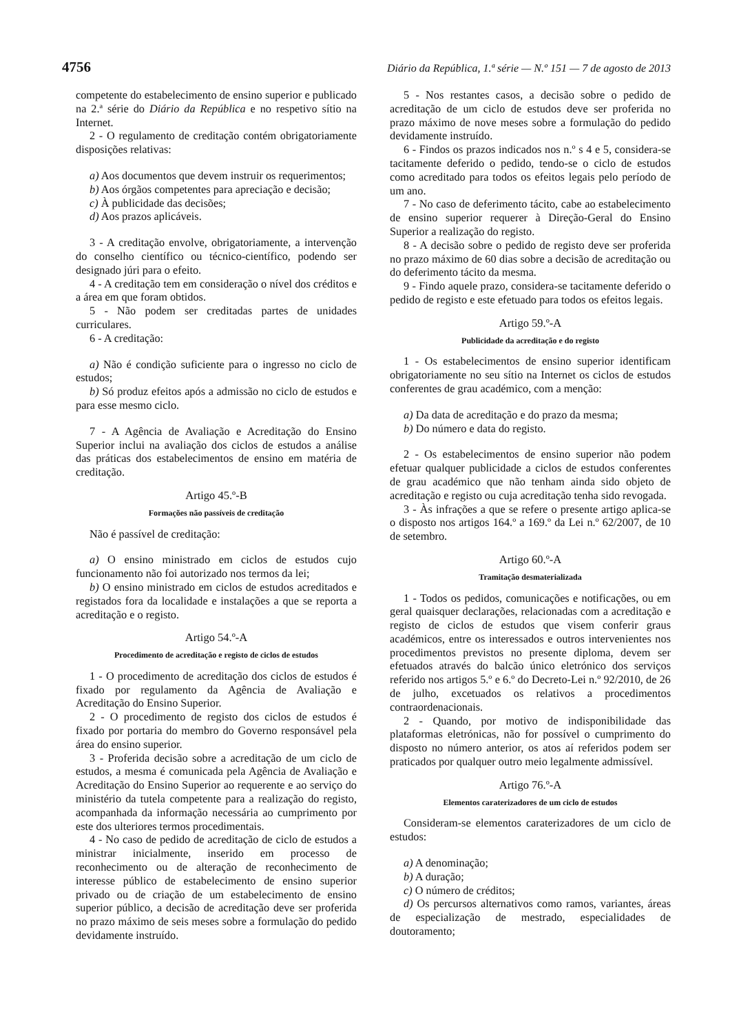4756 Diário da República, 1.ª série — N.º 151 — 7 de agosto de 2013
competente do estabelecimento de ensino superior e publicado na 2.ª série do Diário da República e no respetivo sítio na Internet.
2 - O regulamento de creditação contém obrigatoriamente disposições relativas:
a) Aos documentos que devem instruir os requerimentos;
b) Aos órgãos competentes para apreciação e decisão;
c) À publicidade das decisões;
d) Aos prazos aplicáveis.
3 - A creditação envolve, obrigatoriamente, a intervenção do conselho científico ou técnico-científico, podendo ser designado júri para o efeito.
4 - A creditação tem em consideração o nível dos créditos e a área em que foram obtidos.
5 - Não podem ser creditadas partes de unidades curriculares.
6 - A creditação:
a) Não é condição suficiente para o ingresso no ciclo de estudos;
b) Só produz efeitos após a admissão no ciclo de estudos e para esse mesmo ciclo.
7 - A Agência de Avaliação e Acreditação do Ensino Superior inclui na avaliação dos ciclos de estudos a análise das práticas dos estabelecimentos de ensino em matéria de creditação.
Artigo 45.º-B
Formações não passíveis de creditação
Não é passível de creditação:
a) O ensino ministrado em ciclos de estudos cujo funcionamento não foi autorizado nos termos da lei;
b) O ensino ministrado em ciclos de estudos acreditados e registados fora da localidade e instalações a que se reporta a acreditação e o registo.
Artigo 54.º-A
Procedimento de acreditação e registo de ciclos de estudos
1 - O procedimento de acreditação dos ciclos de estudos é fixado por regulamento da Agência de Avaliação e Acreditação do Ensino Superior.
2 - O procedimento de registo dos ciclos de estudos é fixado por portaria do membro do Governo responsável pela área do ensino superior.
3 - Proferida decisão sobre a acreditação de um ciclo de estudos, a mesma é comunicada pela Agência de Avaliação e Acreditação do Ensino Superior ao requerente e ao serviço do ministério da tutela competente para a realização do registo, acompanhada da informação necessária ao cumprimento por este dos ulteriores termos procedimentais.
4 - No caso de pedido de acreditação de ciclo de estudos a ministrar inicialmente, inserido em processo de reconhecimento ou de alteração de reconhecimento de interesse público de estabelecimento de ensino superior privado ou de criação de um estabelecimento de ensino superior público, a decisão de acreditação deve ser proferida no prazo máximo de seis meses sobre a formulação do pedido devidamente instruído.
5 - Nos restantes casos, a decisão sobre o pedido de acreditação de um ciclo de estudos deve ser proferida no prazo máximo de nove meses sobre a formulação do pedido devidamente instruído.
6 - Findos os prazos indicados nos n.º s 4 e 5, considera-se tacitamente deferido o pedido, tendo-se o ciclo de estudos como acreditado para todos os efeitos legais pelo período de um ano.
7 - No caso de deferimento tácito, cabe ao estabelecimento de ensino superior requerer à Direção-Geral do Ensino Superior a realização do registo.
8 - A decisão sobre o pedido de registo deve ser proferida no prazo máximo de 60 dias sobre a decisão de acreditação ou do deferimento tácito da mesma.
9 - Findo aquele prazo, considera-se tacitamente deferido o pedido de registo e este efetuado para todos os efeitos legais.
Artigo 59.º-A
Publicidade da acreditação e do registo
1 - Os estabelecimentos de ensino superior identificam obrigatoriamente no seu sítio na Internet os ciclos de estudos conferentes de grau académico, com a menção:
a) Da data de acreditação e do prazo da mesma;
b) Do número e data do registo.
2 - Os estabelecimentos de ensino superior não podem efetuar qualquer publicidade a ciclos de estudos conferentes de grau académico que não tenham ainda sido objeto de acreditação e registo ou cuja acreditação tenha sido revogada.
3 - Às infrações a que se refere o presente artigo aplica-se o disposto nos artigos 164.º a 169.º da Lei n.º 62/2007, de 10 de setembro.
Artigo 60.º-A
Tramitação desmaterializada
1 - Todos os pedidos, comunicações e notificações, ou em geral quaisquer declarações, relacionadas com a acreditação e registo de ciclos de estudos que visem conferir graus académicos, entre os interessados e outros intervenientes nos procedimentos previstos no presente diploma, devem ser efetuados através do balcão único eletrónico dos serviços referido nos artigos 5.º e 6.º do Decreto-Lei n.º 92/2010, de 26 de julho, excetuados os relativos a procedimentos contraordenacionais.
2 - Quando, por motivo de indisponibilidade das plataformas eletrónicas, não for possível o cumprimento do disposto no número anterior, os atos aí referidos podem ser praticados por qualquer outro meio legalmente admissível.
Artigo 76.º-A
Elementos caraterizadores de um ciclo de estudos
Consideram-se elementos caraterizadores de um ciclo de estudos:
a) A denominação;
b) A duração;
c) O número de créditos;
d) Os percursos alternativos como ramos, variantes, áreas de especialização de mestrado, especialidades de doutoramento;